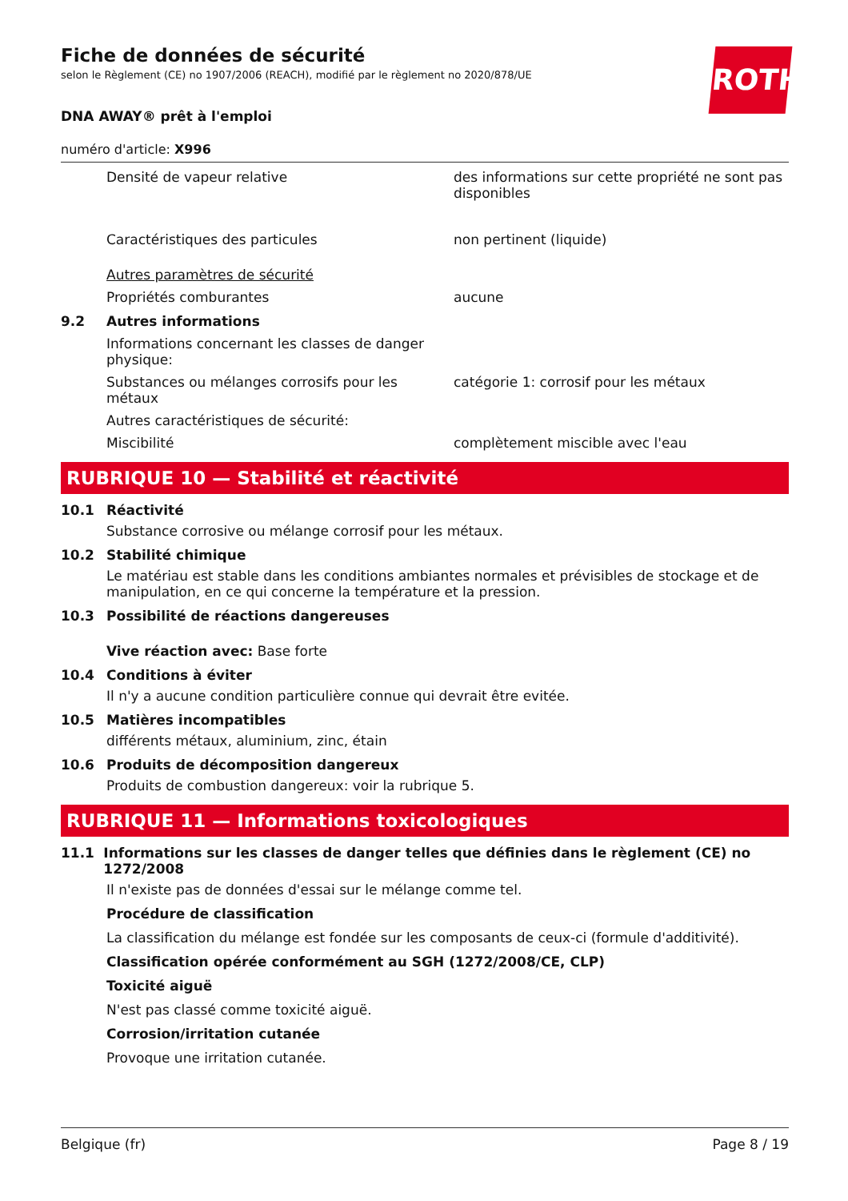ROTH
Fiche de données de sécurité
selon le Règlement (CE) no 1907/2006 (REACH), modifié par le règlement no 2020/878/UE
DNA AWAY® prêt à l'emploi
numéro d'article: X996
Densité de vapeur relative des informations sur cette propriété ne sont pas disponibles
Caractéristiques des particules non pertinent (liquide)
Autres paramètres de sécurité
Propriétés comburantes aucune
9.2 Autres informations
Informations concernant les classes de danger physique:
Substances ou mélanges corrosifs pour les métaux
catégorie 1: corrosif pour les métaux
Autres caractéristiques de sécurité:
Miscibilité complètement miscible avec l'eau
RUBRIQUE 10 — Stabilité et réactivité
10.1 Réactivité
Substance corrosive ou mélange corrosif pour les métaux.
10.2 Stabilité chimique
Le matériau est stable dans les conditions ambiantes normales et prévisibles de stockage et de manipulation, en ce qui concerne la température et la pression.
10.3 Possibilité de réactions dangereuses
Vive réaction avec: Base forte
10.4 Conditions à éviter
Il n'y a aucune condition particulière connue qui devrait être evitée.
10.5 Matières incompatibles
différents métaux, aluminium, zinc, étain
10.6 Produits de décomposition dangereux
Produits de combustion dangereux: voir la rubrique 5.
RUBRIQUE 11 — Informations toxicologiques
11.1 Informations sur les classes de danger telles que définies dans le règlement (CE) no 1272/2008
Il n'existe pas de données d'essai sur le mélange comme tel.
Procédure de classification
La classification du mélange est fondée sur les composants de ceux-ci (formule d'additivité).
Classification opérée conformément au SGH (1272/2008/CE, CLP)
Toxicité aiguë
N'est pas classé comme toxicité aiguë.
Corrosion/irritation cutanée
Provoque une irritation cutanée.
Belgique (fr) Page 8 / 19